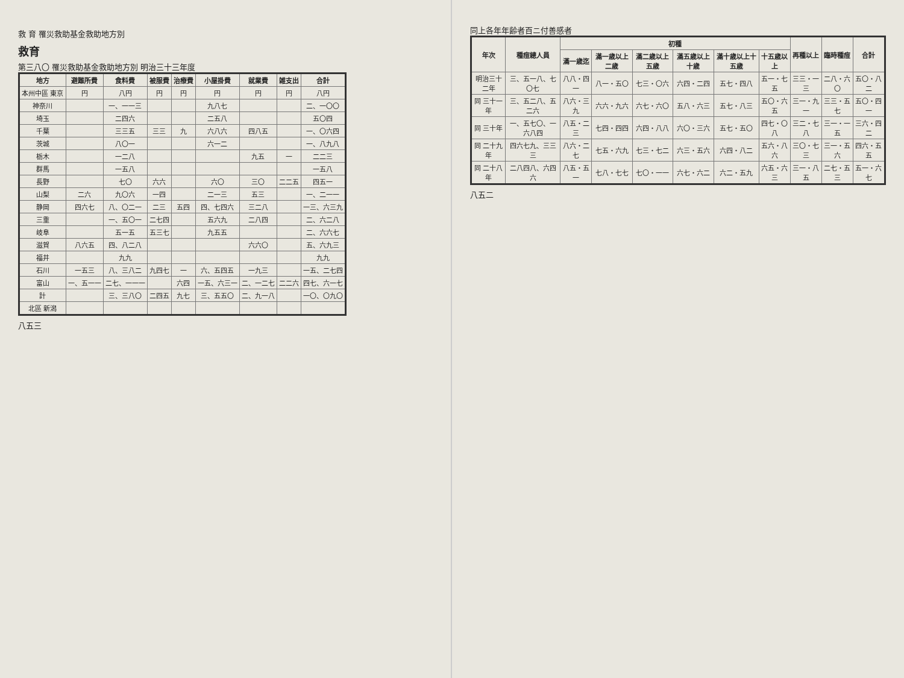救 育 罹災救助基金救助地方別
救育
第三八〇 罹災救助基金救助地方別 明治三十三年度
| 地方 | 避難所費 | 食料費 | 被服費 | 治療費 | 小屋掛費 | 就業費 | 雑支出 | 合計 |
| --- | --- | --- | --- | --- | --- | --- | --- | --- |
| 本州中區 東京 | 円 | 八円 | 円 | 円 | 円 | 円 | 円 | 八円 |
| 神奈川 | | 一、一一三 | | | 九八七 | | | 二、一〇〇 |
| 埼玉 | | 二四六 | | | 二五八 | | | 五〇四 |
| 千葉 | | 三三五 | 三三 | 九 | 六八六 | 四八五 | | 一、〇六四 |
| 茨城 | | 八〇一 | | | 六一二 | | | 一、八九八 |
| 栃木 | | 一二八 | | | | 九五 | 一 | 二二三 |
| 群馬 | | 一五八 | | | | | | 一五八 |
| 長野 | | 七〇 | 六六 | | 六〇 | 三〇 | 二二五 | 四五一 |
| 山梨 | 二六 | 九〇六 | 一四 | | 二一三 | 五三 | | 一、二一一 |
| 静岡 | 四六七 | 八、〇二一 | 二三 | 五四 | 四、七四六 | 三二八 | | 一三、六三九 |
| 三重 | | 一、五〇一 | 二七四 | | 五六九 | 二八四 | | 二、六二八 |
| 岐阜 | | 五一五 | 五三七 | | 九五五 | | | 二、六六七 |
| 滋賀 | 八六五 | 四、八二八 | | | | 六六〇 | | 五、六九三 |
| 福井 | | 九九 | | | | | | 九九 |
| 石川 | 一五三 | 八、三八二 | 九四七 | 一 | 六、五四五 | 一九三 | | 一五、二七四 |
| 富山 | 一、五一一 | 二七、一一一 | | 六四 | 一五、六三一 | 二、一二七 | 二二六 | 四七、六一七 |
| 計 | | 三、三八〇 | 二四五 | 九七 | 三、五五〇 | 二、九一八 | | 一〇、〇九〇 |
| 北區 新潟 | | | | | | | | |
八五三
同上各年年齢者百ニ付善感者
| 年次 | 種痘總人員 | 初種 | | | | | | 再種以上 | 臨時種痘 | 合計 |
| --- | --- | --- | --- | --- | --- | --- | --- | --- | --- | --- |
| | | 滿一歳迄 | 滿一歳以上二歳 | 滿二歳以上五歳 | 滿五歳以上十歳 | 滿十歳以上十五歳 | 十五歳以上 | | | |
| 明治三十二年 | 三、五一八、七〇七 | 八八・四一 | 八一・五〇 | 七三・〇六 | 六四・二四 | 五七・四八 | 五一・七五 | 三三・一三 | 二八・六〇 | 五〇・八二 |
| 同 三十一年 | 三、五二八、五二六 | 八六・三九 | 六六・九六 | 六七・六〇 | 五八・六三 | 五七・八三 | 五〇・六五 | 三一・九一 | 三三・五七 | 五〇・四一 |
| 同 三十年 | 一、五七〇、一六八四 | 八五・二三 | 七四・四四 | 六四・八八 | 六〇・三六 | 五七・五〇 | 四七・〇八 | 三二・七八 | 三一・一五 | 三六・四二 |
| 同 二十九年 | 四六七九、三三三 | 八六・二七 | 七五・六九 | 七三・七二 | 六三・五六 | 六四・八二 | 五六・八六 | 三〇・七三 | 三一・五六 | 四六・五五 |
| 同 二十八年 | 二八四八、六四六 | 八五・五一 | 七八・七七 | 七〇・一一 | 六七・六二 | 六二・五九 | 六五・六三 | 三一・八五 | 二七・五三 | 五一・六七 |
八五二